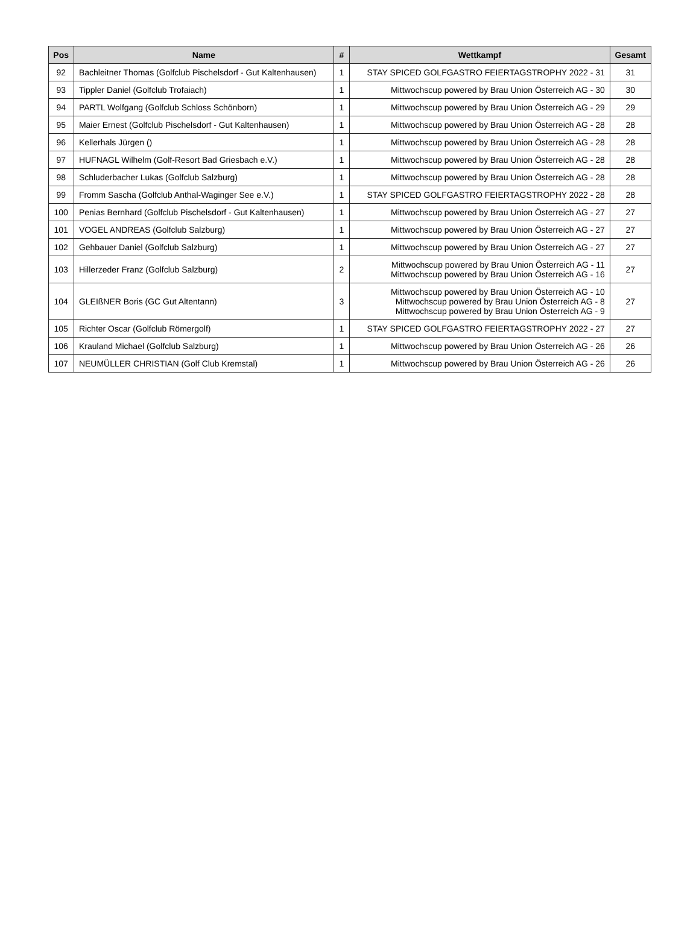| Pos | Name | # | Wettkampf | Gesamt |
| --- | --- | --- | --- | --- |
| 92 | Bachleitner Thomas (Golfclub Pischelsdorf - Gut Kaltenhausen) | 1 | STAY SPICED GOLFGASTRO FEIERTAGSTROPHY 2022 - 31 | 31 |
| 93 | Tippler Daniel (Golfclub Trofaiach) | 1 | Mittwochscup powered by Brau Union Österreich AG - 30 | 30 |
| 94 | PARTL Wolfgang (Golfclub Schloss Schönborn) | 1 | Mittwochscup powered by Brau Union Österreich AG - 29 | 29 |
| 95 | Maier Ernest (Golfclub Pischelsdorf - Gut Kaltenhausen) | 1 | Mittwochscup powered by Brau Union Österreich AG - 28 | 28 |
| 96 | Kellerhals Jürgen () | 1 | Mittwochscup powered by Brau Union Österreich AG - 28 | 28 |
| 97 | HUFNAGL Wilhelm (Golf-Resort Bad Griesbach e.V.) | 1 | Mittwochscup powered by Brau Union Österreich AG - 28 | 28 |
| 98 | Schluderbacher Lukas (Golfclub Salzburg) | 1 | Mittwochscup powered by Brau Union Österreich AG - 28 | 28 |
| 99 | Fromm Sascha (Golfclub Anthal-Waginger See e.V.) | 1 | STAY SPICED GOLFGASTRO FEIERTAGSTROPHY 2022 - 28 | 28 |
| 100 | Penias Bernhard (Golfclub Pischelsdorf - Gut Kaltenhausen) | 1 | Mittwochscup powered by Brau Union Österreich AG - 27 | 27 |
| 101 | VOGEL ANDREAS (Golfclub Salzburg) | 1 | Mittwochscup powered by Brau Union Österreich AG - 27 | 27 |
| 102 | Gehbauer Daniel (Golfclub Salzburg) | 1 | Mittwochscup powered by Brau Union Österreich AG - 27 | 27 |
| 103 | Hillerzeder Franz (Golfclub Salzburg) | 2 | Mittwochscup powered by Brau Union Österreich AG - 11 Mittwochscup powered by Brau Union Österreich AG - 16 | 27 |
| 104 | GLEIßNER Boris (GC Gut Altentann) | 3 | Mittwochscup powered by Brau Union Österreich AG - 10 Mittwochscup powered by Brau Union Österreich AG - 8 Mittwochscup powered by Brau Union Österreich AG - 9 | 27 |
| 105 | Richter Oscar (Golfclub Römergolf) | 1 | STAY SPICED GOLFGASTRO FEIERTAGSTROPHY 2022 - 27 | 27 |
| 106 | Krauland Michael (Golfclub Salzburg) | 1 | Mittwochscup powered by Brau Union Österreich AG - 26 | 26 |
| 107 | NEUMÜLLER CHRISTIAN (Golf Club Kremstal) | 1 | Mittwochscup powered by Brau Union Österreich AG - 26 | 26 |